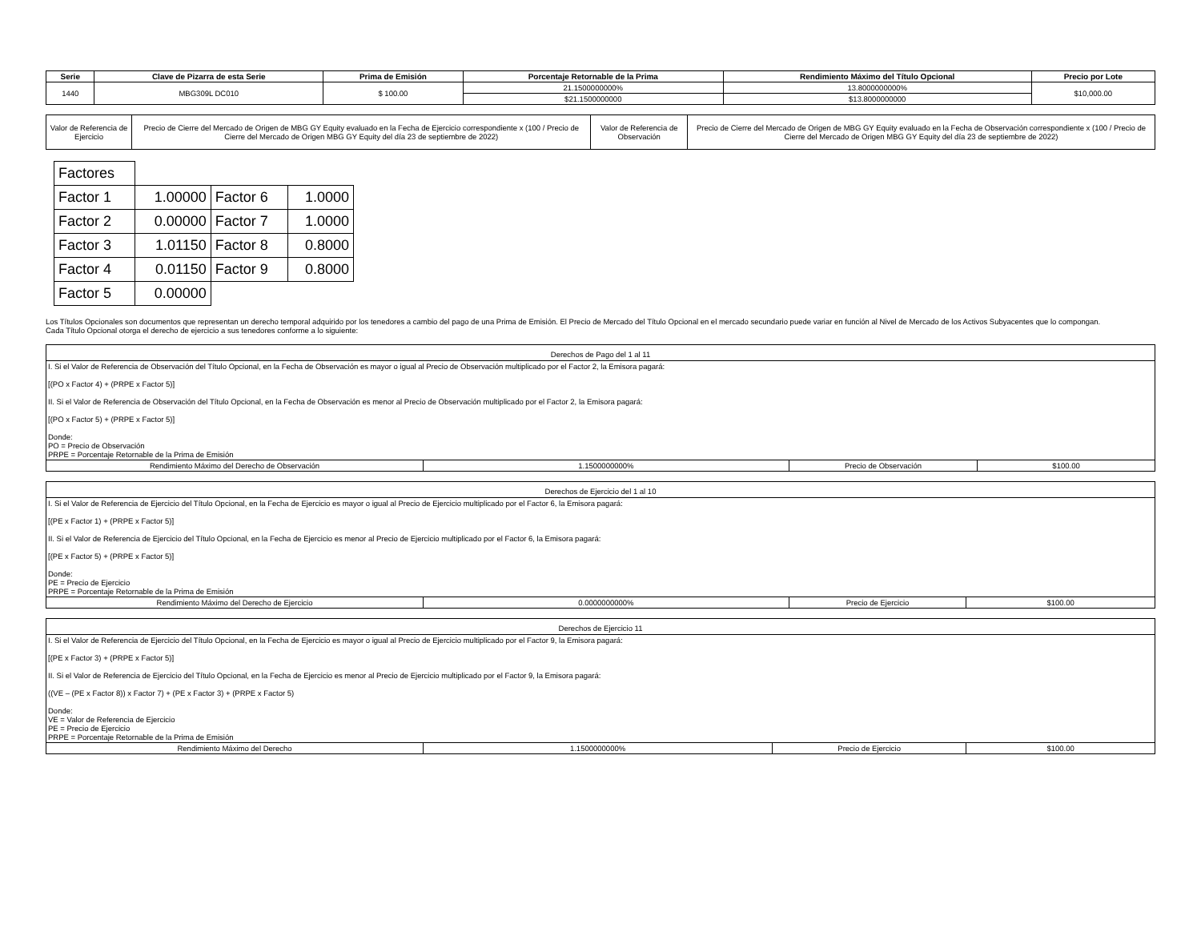| Serie | Clave de Pizarra de esta Serie | Prima de Emisión | Porcentaje Retornable de la Prima | Rendimiento Máximo del Título Opcional | Precio por Lote |
| --- | --- | --- | --- | --- | --- |
| 1440 | MBG309L DC010 | $ 100.00 | 21.1500000000% | 13.8000000000% | $10,000.00 |
| | | | $21.1500000000 | $13.8000000000 | |
| Valor de Referencia de Ejercicio | Precio de Cierre del Mercado de Origen de MBG GY Equity evaluado en la Fecha de Ejercicio correspondiente x (100 / Precio de Cierre del Mercado de Origen MBG GY Equity del día 23 de septiembre de 2022) | Valor de Referencia de Observación | Precio de Cierre del Mercado de Origen de MBG GY Equity evaluado en la Fecha de Observación correspondiente x (100 / Precio de Cierre del Mercado de Origen MBG GY Equity del día 23 de septiembre de 2022) |
| Factores | | | |
| Factor 1 | 1.00000 | Factor 6 | 1.0000 |
| Factor 2 | 0.00000 | Factor 7 | 1.0000 |
| Factor 3 | 1.01150 | Factor 8 | 0.8000 |
| Factor 4 | 0.01150 | Factor 9 | 0.8000 |
| Factor 5 | 0.00000 | | |
Los Títulos Opcionales son documentos que representan un derecho temporal adquirido por los tenedores a cambio del pago de una Prima de Emisión. El Precio de Mercado del Título Opcional en el mercado secundario puede variar en función al Nivel de Mercado de los Activos Subyacentes que lo compongan.
Cada Título Opcional otorga el derecho de ejercicio a sus tenedores conforme a lo siguiente:
Derechos de Pago del 1 al 11
I. Si el Valor de Referencia de Observación del Título Opcional, en la Fecha de Observación es mayor o igual al Precio de Observación multiplicado por el Factor 2, la Emisora pagará:
[(PO x Factor 4) + (PRPE x Factor 5)]
II. Si el Valor de Referencia de Observación del Título Opcional, en la Fecha de Observación es menor al Precio de Observación multiplicado por el Factor 2, la Emisora pagará:
[(PO x Factor 5) + (PRPE x Factor 5)]
Donde:
PO = Precio de Observación
PRPE = Porcentaje Retornable de la Prima de Emisión
| Rendimiento Máximo del Derecho de Observación | 1.1500000000% | Precio de Observación | $100.00 |
Derechos de Ejercicio del 1 al 10
I. Si el Valor de Referencia de Ejercicio del Título Opcional, en la Fecha de Ejercicio es mayor o igual al Precio de Ejercicio multiplicado por el Factor 6, la Emisora pagará:
[(PE x Factor 1) + (PRPE x Factor 5)]
II. Si el Valor de Referencia de Ejercicio del Título Opcional, en la Fecha de Ejercicio es menor al Precio de Ejercicio multiplicado por el Factor 6, la Emisora pagará:
[(PE x Factor 5) + (PRPE x Factor 5)]
Donde:
PE = Precio de Ejercicio
PRPE = Porcentaje Retornable de la Prima de Emisión
| Rendimiento Máximo del Derecho de Ejercicio | 0.0000000000% | Precio de Ejercicio | $100.00 |
Derechos de Ejercicio 11
I. Si el Valor de Referencia de Ejercicio del Título Opcional, en la Fecha de Ejercicio es mayor o igual al Precio de Ejercicio multiplicado por el Factor 9, la Emisora pagará:
[(PE x Factor 3) + (PRPE x Factor 5)]
II. Si el Valor de Referencia de Ejercicio del Título Opcional, en la Fecha de Ejercicio es menor al Precio de Ejercicio multiplicado por el Factor 9, la Emisora pagará:
((VE – (PE x Factor 8)) x Factor 7) + (PE x Factor 3) + (PRPE x Factor 5)
Donde:
VE = Valor de Referencia de Ejercicio
PE = Precio de Ejercicio
PRPE = Porcentaje Retornable de la Prima de Emisión
| Rendimiento Máximo del Derecho | 1.1500000000% | Precio de Ejercicio | $100.00 |